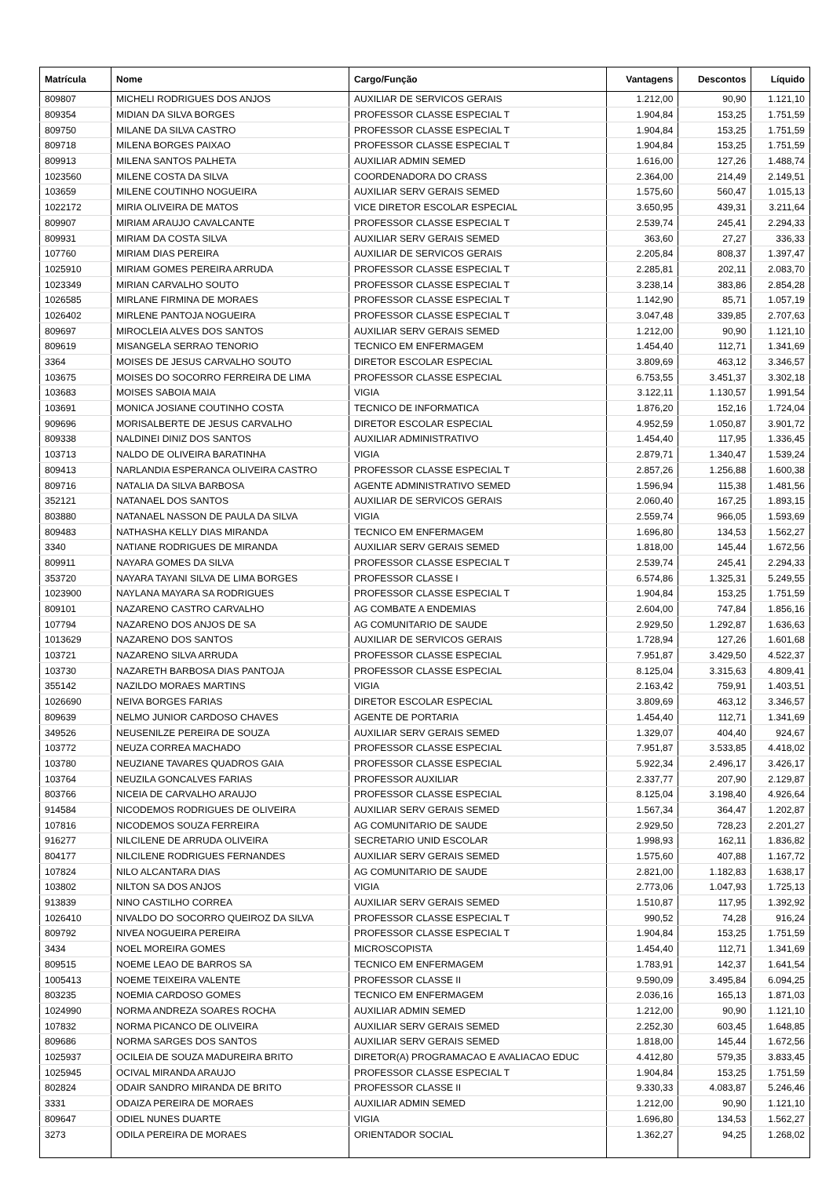| Matrícula | Nome | Cargo/Função | Vantagens | Descontos | Líquido |
| --- | --- | --- | --- | --- | --- |
| 809807 | MICHELI RODRIGUES DOS ANJOS | AUXILIAR DE SERVICOS GERAIS | 1.212,00 | 90,90 | 1.121,10 |
| 809354 | MIDIAN DA SILVA BORGES | PROFESSOR CLASSE ESPECIAL T | 1.904,84 | 153,25 | 1.751,59 |
| 809750 | MILANE DA SILVA CASTRO | PROFESSOR CLASSE ESPECIAL T | 1.904,84 | 153,25 | 1.751,59 |
| 809718 | MILENA BORGES PAIXAO | PROFESSOR CLASSE ESPECIAL T | 1.904,84 | 153,25 | 1.751,59 |
| 809913 | MILENA SANTOS PALHETA | AUXILIAR ADMIN SEMED | 1.616,00 | 127,26 | 1.488,74 |
| 1023560 | MILENE COSTA DA SILVA | COORDENADORA DO CRASS | 2.364,00 | 214,49 | 2.149,51 |
| 103659 | MILENE COUTINHO NOGUEIRA | AUXILIAR SERV GERAIS SEMED | 1.575,60 | 560,47 | 1.015,13 |
| 1022172 | MIRIA OLIVEIRA DE MATOS | VICE DIRETOR ESCOLAR ESPECIAL | 3.650,95 | 439,31 | 3.211,64 |
| 809907 | MIRIAM ARAUJO CAVALCANTE | PROFESSOR CLASSE ESPECIAL T | 2.539,74 | 245,41 | 2.294,33 |
| 809931 | MIRIAM DA COSTA SILVA | AUXILIAR SERV GERAIS SEMED | 363,60 | 27,27 | 336,33 |
| 107760 | MIRIAM DIAS PEREIRA | AUXILIAR DE SERVICOS GERAIS | 2.205,84 | 808,37 | 1.397,47 |
| 1025910 | MIRIAM GOMES PEREIRA ARRUDA | PROFESSOR CLASSE ESPECIAL T | 2.285,81 | 202,11 | 2.083,70 |
| 1023349 | MIRIAN CARVALHO SOUTO | PROFESSOR CLASSE ESPECIAL T | 3.238,14 | 383,86 | 2.854,28 |
| 1026585 | MIRLANE FIRMINA DE MORAES | PROFESSOR CLASSE ESPECIAL T | 1.142,90 | 85,71 | 1.057,19 |
| 1026402 | MIRLENE PANTOJA NOGUEIRA | PROFESSOR CLASSE ESPECIAL T | 3.047,48 | 339,85 | 2.707,63 |
| 809697 | MIROCLEIA ALVES DOS SANTOS | AUXILIAR SERV GERAIS SEMED | 1.212,00 | 90,90 | 1.121,10 |
| 809619 | MISANGELA SERRAO TENORIO | TECNICO EM ENFERMAGEM | 1.454,40 | 112,71 | 1.341,69 |
| 3364 | MOISES DE JESUS CARVALHO SOUTO | DIRETOR ESCOLAR ESPECIAL | 3.809,69 | 463,12 | 3.346,57 |
| 103675 | MOISES DO SOCORRO FERREIRA DE LIMA | PROFESSOR CLASSE ESPECIAL | 6.753,55 | 3.451,37 | 3.302,18 |
| 103683 | MOISES SABOIA MAIA | VIGIA | 3.122,11 | 1.130,57 | 1.991,54 |
| 103691 | MONICA JOSIANE COUTINHO COSTA | TECNICO DE INFORMATICA | 1.876,20 | 152,16 | 1.724,04 |
| 909696 | MORISALBERTE DE JESUS CARVALHO | DIRETOR ESCOLAR ESPECIAL | 4.952,59 | 1.050,87 | 3.901,72 |
| 809338 | NALDINEI DINIZ DOS SANTOS | AUXILIAR ADMINISTRATIVO | 1.454,40 | 117,95 | 1.336,45 |
| 103713 | NALDO DE OLIVEIRA BARATINHA | VIGIA | 2.879,71 | 1.340,47 | 1.539,24 |
| 809413 | NARLANDIA ESPERANCA OLIVEIRA CASTRO | PROFESSOR CLASSE ESPECIAL T | 2.857,26 | 1.256,88 | 1.600,38 |
| 809716 | NATALIA DA SILVA BARBOSA | AGENTE ADMINISTRATIVO SEMED | 1.596,94 | 115,38 | 1.481,56 |
| 352121 | NATANAEL DOS SANTOS | AUXILIAR DE SERVICOS GERAIS | 2.060,40 | 167,25 | 1.893,15 |
| 803880 | NATANAEL NASSON DE PAULA DA SILVA | VIGIA | 2.559,74 | 966,05 | 1.593,69 |
| 809483 | NATHASHA KELLY DIAS MIRANDA | TECNICO EM ENFERMAGEM | 1.696,80 | 134,53 | 1.562,27 |
| 3340 | NATIANE RODRIGUES DE MIRANDA | AUXILIAR SERV GERAIS SEMED | 1.818,00 | 145,44 | 1.672,56 |
| 809911 | NAYARA GOMES DA SILVA | PROFESSOR CLASSE ESPECIAL T | 2.539,74 | 245,41 | 2.294,33 |
| 353720 | NAYARA TAYANI SILVA DE LIMA BORGES | PROFESSOR CLASSE I | 6.574,86 | 1.325,31 | 5.249,55 |
| 1023900 | NAYLANA MAYARA SA RODRIGUES | PROFESSOR CLASSE ESPECIAL T | 1.904,84 | 153,25 | 1.751,59 |
| 809101 | NAZARENO CASTRO CARVALHO | AG COMBATE A ENDEMIAS | 2.604,00 | 747,84 | 1.856,16 |
| 107794 | NAZARENO DOS ANJOS DE SA | AG COMUNITARIO DE SAUDE | 2.929,50 | 1.292,87 | 1.636,63 |
| 1013629 | NAZARENO DOS SANTOS | AUXILIAR DE SERVICOS GERAIS | 1.728,94 | 127,26 | 1.601,68 |
| 103721 | NAZARENO SILVA ARRUDA | PROFESSOR CLASSE ESPECIAL | 7.951,87 | 3.429,50 | 4.522,37 |
| 103730 | NAZARETH BARBOSA DIAS PANTOJA | PROFESSOR CLASSE ESPECIAL | 8.125,04 | 3.315,63 | 4.809,41 |
| 355142 | NAZILDO MORAES MARTINS | VIGIA | 2.163,42 | 759,91 | 1.403,51 |
| 1026690 | NEIVA BORGES FARIAS | DIRETOR ESCOLAR ESPECIAL | 3.809,69 | 463,12 | 3.346,57 |
| 809639 | NELMO JUNIOR CARDOSO CHAVES | AGENTE DE PORTARIA | 1.454,40 | 112,71 | 1.341,69 |
| 349526 | NEUSENILZE PEREIRA DE SOUZA | AUXILIAR SERV GERAIS SEMED | 1.329,07 | 404,40 | 924,67 |
| 103772 | NEUZA CORREA MACHADO | PROFESSOR CLASSE ESPECIAL | 7.951,87 | 3.533,85 | 4.418,02 |
| 103780 | NEUZIANE TAVARES QUADROS GAIA | PROFESSOR CLASSE ESPECIAL | 5.922,34 | 2.496,17 | 3.426,17 |
| 103764 | NEUZILA GONCALVES FARIAS | PROFESSOR AUXILIAR | 2.337,77 | 207,90 | 2.129,87 |
| 803766 | NICEIA DE CARVALHO ARAUJO | PROFESSOR CLASSE ESPECIAL | 8.125,04 | 3.198,40 | 4.926,64 |
| 914584 | NICODEMOS RODRIGUES DE OLIVEIRA | AUXILIAR SERV GERAIS SEMED | 1.567,34 | 364,47 | 1.202,87 |
| 107816 | NICODEMOS SOUZA FERREIRA | AG COMUNITARIO DE SAUDE | 2.929,50 | 728,23 | 2.201,27 |
| 916277 | NILCILENE DE ARRUDA OLIVEIRA | SECRETARIO UNID ESCOLAR | 1.998,93 | 162,11 | 1.836,82 |
| 804177 | NILCILENE RODRIGUES FERNANDES | AUXILIAR SERV GERAIS SEMED | 1.575,60 | 407,88 | 1.167,72 |
| 107824 | NILO ALCANTARA DIAS | AG COMUNITARIO DE SAUDE | 2.821,00 | 1.182,83 | 1.638,17 |
| 103802 | NILTON SA DOS ANJOS | VIGIA | 2.773,06 | 1.047,93 | 1.725,13 |
| 913839 | NINO CASTILHO CORREA | AUXILIAR SERV GERAIS SEMED | 1.510,87 | 117,95 | 1.392,92 |
| 1026410 | NIVALDO DO SOCORRO QUEIROZ DA SILVA | PROFESSOR CLASSE ESPECIAL T | 990,52 | 74,28 | 916,24 |
| 809792 | NIVEA NOGUEIRA PEREIRA | PROFESSOR CLASSE ESPECIAL T | 1.904,84 | 153,25 | 1.751,59 |
| 3434 | NOEL MOREIRA GOMES | MICROSCOPISTA | 1.454,40 | 112,71 | 1.341,69 |
| 809515 | NOEME LEAO DE BARROS SA | TECNICO EM ENFERMAGEM | 1.783,91 | 142,37 | 1.641,54 |
| 1005413 | NOEME TEIXEIRA VALENTE | PROFESSOR CLASSE II | 9.590,09 | 3.495,84 | 6.094,25 |
| 803235 | NOEMIA CARDOSO GOMES | TECNICO EM ENFERMAGEM | 2.036,16 | 165,13 | 1.871,03 |
| 1024990 | NORMA ANDREZA SOARES ROCHA | AUXILIAR ADMIN SEMED | 1.212,00 | 90,90 | 1.121,10 |
| 107832 | NORMA PICANCO DE OLIVEIRA | AUXILIAR SERV GERAIS SEMED | 2.252,30 | 603,45 | 1.648,85 |
| 809686 | NORMA SARGES DOS SANTOS | AUXILIAR SERV GERAIS SEMED | 1.818,00 | 145,44 | 1.672,56 |
| 1025937 | OCILEIA DE SOUZA MADUREIRA BRITO | DIRETOR(A) PROGRAMACAO E AVALIACAO EDUC | 4.412,80 | 579,35 | 3.833,45 |
| 1025945 | OCIVAL MIRANDA ARAUJO | PROFESSOR CLASSE ESPECIAL T | 1.904,84 | 153,25 | 1.751,59 |
| 802824 | ODAIR SANDRO MIRANDA DE BRITO | PROFESSOR CLASSE II | 9.330,33 | 4.083,87 | 5.246,46 |
| 3331 | ODAIZA PEREIRA DE MORAES | AUXILIAR ADMIN SEMED | 1.212,00 | 90,90 | 1.121,10 |
| 809647 | ODIEL NUNES DUARTE | VIGIA | 1.696,80 | 134,53 | 1.562,27 |
| 3273 | ODILA PEREIRA DE MORAES | ORIENTADOR SOCIAL | 1.362,27 | 94,25 | 1.268,02 |